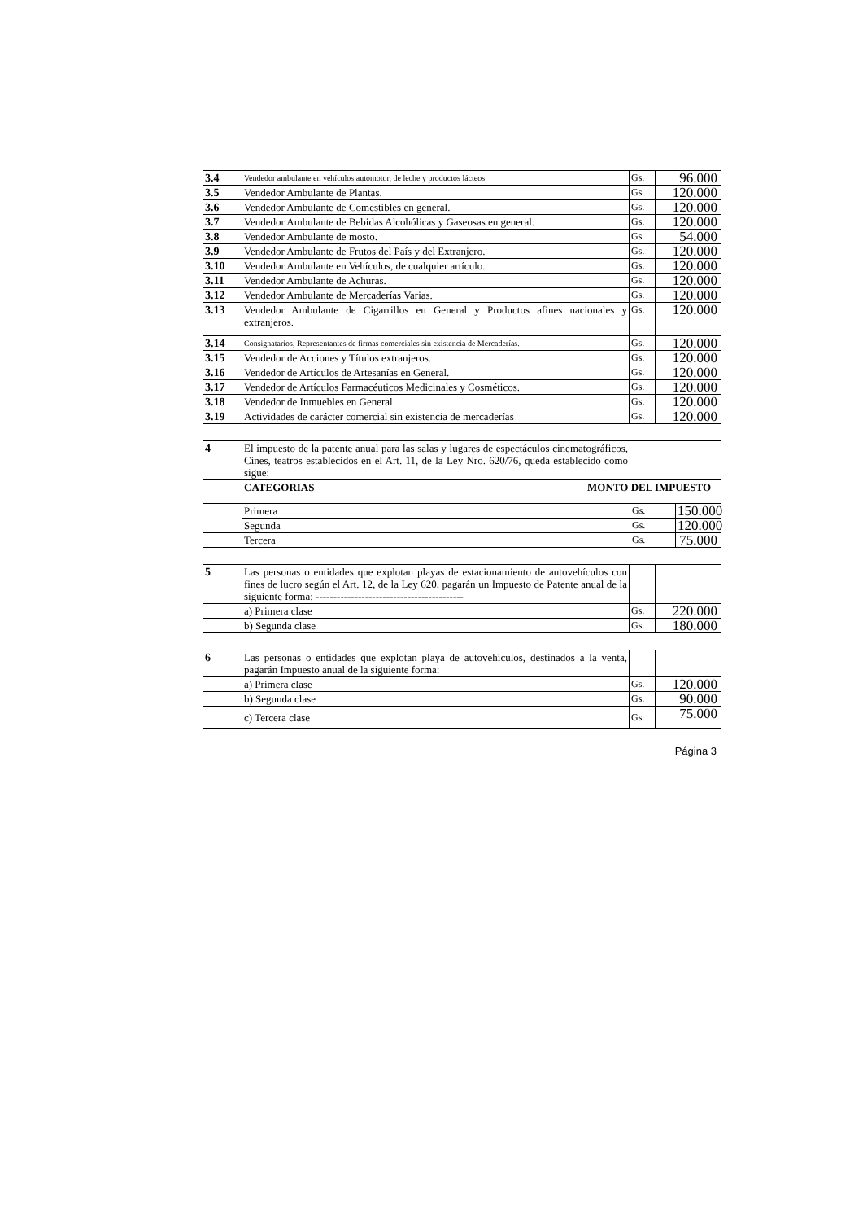| 3.4 | Vendedor ambulante en vehículos automotor, de leche y productos lácteos. | Gs. | 96.000 |
| 3.5 | Vendedor Ambulante de Plantas. | Gs. | 120.000 |
| 3.6 | Vendedor Ambulante de Comestibles en general. | Gs. | 120.000 |
| 3.7 | Vendedor Ambulante de Bebidas Alcohólicas y Gaseosas en general. | Gs. | 120.000 |
| 3.8 | Vendedor Ambulante de mosto. | Gs. | 54.000 |
| 3.9 | Vendedor Ambulante de Frutos del País y del Extranjero. | Gs. | 120.000 |
| 3.10 | Vendedor Ambulante en Vehículos, de cualquier artículo. | Gs. | 120.000 |
| 3.11 | Vendedor Ambulante de Achuras. | Gs. | 120.000 |
| 3.12 | Vendedor Ambulante de Mercaderías Varias. | Gs. | 120.000 |
| 3.13 | Vendedor Ambulante de Cigarrillos en General y Productos afines nacionales y extranjeros. | Gs. | 120.000 |
| 3.14 | Consignatarios, Representantes de firmas comerciales sin existencia de Mercaderías. | Gs. | 120.000 |
| 3.15 | Vendedor de Acciones y Títulos extranjeros. | Gs. | 120.000 |
| 3.16 | Vendedor de Artículos de Artesanías en General. | Gs. | 120.000 |
| 3.17 | Vendedor de Artículos Farmacéuticos Medicinales y Cosméticos. | Gs. | 120.000 |
| 3.18 | Vendedor de Inmuebles en General. | Gs. | 120.000 |
| 3.19 | Actividades de carácter comercial sin existencia de mercaderías | Gs. | 120.000 |
| 4 | El impuesto de la patente anual para las salas y lugares de espectáculos cinematográficos, Cines, teatros establecidos en el Art. 11, de la Ley Nro. 620/76, queda establecido como sigue: | | |
| | CATEGORIAS MONTO DEL IMPUESTO | | |
| | Primera | Gs. | 150.000 |
| | Segunda | Gs. | 120.000 |
| | Tercera | Gs. | 75.000 |
| 5 | Las personas o entidades que explotan playas de estacionamiento de autovehículos con fines de lucro según el Art. 12, de la Ley 620, pagarán un Impuesto de Patente anual de la siguiente forma: ------------------------------------------ | | |
| | a) Primera clase | Gs. | 220.000 |
| | b) Segunda clase | Gs. | 180.000 |
| 6 | Las personas o entidades que explotan playa de autovehículos, destinados a la venta, pagarán Impuesto anual de la siguiente forma: | | |
| | a) Primera clase | Gs. | 120.000 |
| | b) Segunda clase | Gs. | 90.000 |
| | c) Tercera clase | Gs. | 75.000 |
Página 3